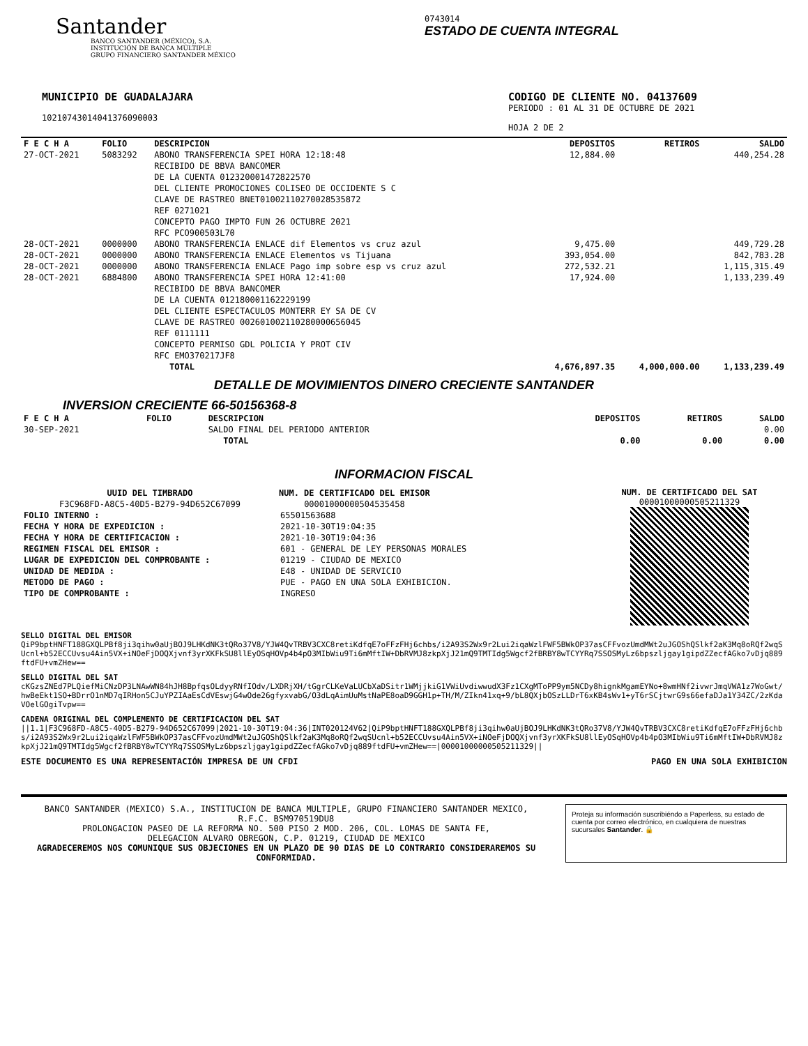Santander
BANCO SANTANDER (MÉXICO), S.A.
INSTITUCIÓN DE BANCA MÚLTIPLE
GRUPO FINANCIERO SANTANDER MÉXICO
0743014
ESTADO DE CUENTA INTEGRAL
MUNICIPIO DE GUADALAJARA
10210743014041376090003
CODIGO DE CLIENTE NO. 04137609
PERIODO : 01 AL 31 DE OCTUBRE DE 2021
HOJA 2 DE 2
| F E C H A | FOLIO | DESCRIPCION | DEPOSITOS | RETIROS | SALDO |
| --- | --- | --- | --- | --- | --- |
| 27-OCT-2021 | 5083292 | ABONO TRANSFERENCIA SPEI HORA 12:18:48 RECIBIDO DE BBVA BANCOMER DE LA CUENTA 012320001472822570 DEL CLIENTE PROMOCIONES COLISEO DE OCCIDENTE S C CLAVE DE RASTREO BNET01002110270028535872 REF 0271021 CONCEPTO PAGO IMPTO FUN 26 OCTUBRE 2021 RFC PCO900503L70 | 12,884.00 | | 440,254.28 |
| 28-OCT-2021 | 0000000 | ABONO TRANSFERENCIA ENLACE dif Elementos vs cruz azul | 9,475.00 | | 449,729.28 |
| 28-OCT-2021 | 0000000 | ABONO TRANSFERENCIA ENLACE Elementos vs Tijuana | 393,054.00 | | 842,783.28 |
| 28-OCT-2021 | 0000000 | ABONO TRANSFERENCIA ENLACE Pago imp sobre esp vs cruz azul | 272,532.21 | | 1,115,315.49 |
| 28-OCT-2021 | 6884800 | ABONO TRANSFERENCIA SPEI HORA 12:41:00 RECIBIDO DE BBVA BANCOMER DE LA CUENTA 012180001162229199 DEL CLIENTE ESPECTACULOS MONTERR EY SA DE CV CLAVE DE RASTREO 002601002110280000656045 REF 0111111 CONCEPTO PERMISO GDL POLICIA Y PROT CIV RFC EMO370217JF8 | 17,924.00 | | 1,133,239.49 |
| | | TOTAL | 4,676,897.35 | 4,000,000.00 | 1,133,239.49 |
DETALLE DE MOVIMIENTOS DINERO CRECIENTE SANTANDER
INVERSION CRECIENTE 66-50156368-8
| F E C H A | FOLIO | DESCRIPCION | DEPOSITOS | RETIROS | SALDO |
| --- | --- | --- | --- | --- | --- |
| 30-SEP-2021 | | SALDO FINAL DEL PERIODO ANTERIOR | | | 0.00 |
| | | TOTAL | 0.00 | 0.00 | 0.00 |
INFORMACION FISCAL
UUID DEL TIMBRADO
F3C968FD-A8C5-40D5-B279-94D652C67099
NUM. DE CERTIFICADO DEL EMISOR
00001000000504535458
| FOLIO INTERNO : | 65501563688 |
| FECHA Y HORA DE EXPEDICION : | 2021-10-30T19:04:35 |
| FECHA Y HORA DE CERTIFICACION : | 2021-10-30T19:04:36 |
| REGIMEN FISCAL DEL EMISOR : | 601 - GENERAL DE LEY PERSONAS MORALES |
| LUGAR DE EXPEDICION DEL COMPROBANTE : | 01219 - CIUDAD DE MEXICO |
| UNIDAD DE MEDIDA : | E48 - UNIDAD DE SERVICIO |
| METODO DE PAGO : | PUE - PAGO EN UNA SOLA EXHIBICION. |
| TIPO DE COMPROBANTE : | INGRESO |
NUM. DE CERTIFICADO DEL SAT
00001000000505211329
SELLO DIGITAL DEL EMISOR
QiP9bptHNFT188GXQLPBf8ji3qihw0aUjBOJ9LHKdNK3tQRo37V8/YJW4QvTRBV3CXC8retiKdfqE7oFFzFHj6chbs/i2A93S2Wx9r2Lui2iqaWzlFWF5BWkOP37asCFFvozUmdMWt2uJGOShQSlkf2aK3Mq8oRQf2wqSUcnl+b52ECCUvsu4Ain5VX+iNOeFjDOQXjvnf3yrXKFkSU8llEyOSqHOVp4b4pO3MIbWiu9Ti6mMftIW+DbRVMJ8zkpXjJ21mQ9TMTIdg5Wgcf2fBRBY8wTCYYRq7SSOSMyLz6bpszljgay1gipdZZecfAGko7vDjq889ftdFU+vmZHew==
SELLO DIGITAL DEL SAT
cKGzsZNEd7PLQiefMiCNzDP3LNAwWN84hJH8BpfqsOLdyyRNfIOdv/LXDRjXH/tGgrCLKeVaLUCbXaDSitr1WMjjkiG1VWiUvdiwwudX3Fz1CXgMToPP9ym5NCDy8hignkMgamEYNo+8wmHNf2ivwrJmqVWA1z7WoGwt/hwBeEkt1SO+BDrrO1nMD7qIRHon5CJuYPZIAaEsCdVEswjG4wOde26gfyxvabG/O3dLqAimUuMstNaPE8oaD9GGH1p+TH/M/ZIkn41xq+9/bL8QXjbOSzLLDrT6xKB4sWv1+yT6rSCjtwrG9s66efaDJa1Y34ZC/2zKdaVOelGOgiTvpw==
CADENA ORIGINAL DEL COMPLEMENTO DE CERTIFICACION DEL SAT
||1.1|F3C968FD-A8C5-40D5-B279-94D652C67099|2021-10-30T19:04:36|INT020124V62|QiP9bptHNFT188GXQLPBf8ji3qihw0aUjBOJ9LHKdNK3tQRo37V8/YJW4QvTRBV3CXC8retiKdfqE7oFFzFHj6chbs/i2A93S2Wx9r2Lui2iqaWzlFWF5BWkOP37asCFFvozUmdMWt2uJGOShQSlkf2aK3Mq8oRQf2wqSUcnl+b52ECCUvsu4Ain5VX+iNOeFjDOQXjvnf3yrXKFkSU8llEyOSqHOVp4b4pO3MIbWiu9Ti6mMftIW+DbRVMJ8zkpXjJ21mQ9TMTIdg5Wgcf2fBRBY8wTCYYRq7SSOSMyLz6bpszljgay1gipdZZecfAGko7vDjq889ftdFU+vmZHew==|00001000000505211329||
ESTE DOCUMENTO ES UNA REPRESENTACIÓN IMPRESA DE UN CFDI PAGO EN UNA SOLA EXHIBICION
BANCO SANTANDER (MEXICO) S.A., INSTITUCION DE BANCA MULTIPLE, GRUPO FINANCIERO SANTANDER MEXICO,
R.F.C. BSM970519DU8
PROLONGACION PASEO DE LA REFORMA NO. 500 PISO 2 MOD. 206, COL. LOMAS DE SANTA FE,
DELEGACION ALVARO OBREGON, C.P. 01219, CIUDAD DE MEXICO
AGRADECEREMOS NOS COMUNIQUE SUS OBJECIONES EN UN PLAZO DE 90 DIAS DE LO CONTRARIO CONSIDERAREMOS SU CONFORMIDAD.
Proteja su información suscribiéndo a Paperless, su estado de cuenta por correo electrónico, en cualquiera de nuestras sucursales Santander. 🔒